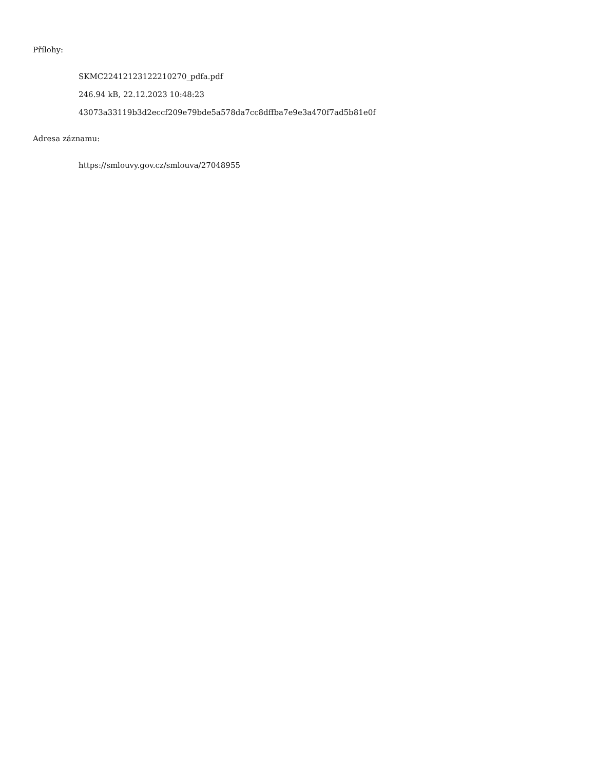Přílohy:
SKMC22412123122210270_pdfa.pdf
246.94 kB, 22.12.2023 10:48:23
43073a33119b3d2eccf209e79bde5a578da7cc8dffba7e9e3a470f7ad5b81e0f
Adresa záznamu:
https://smlouvy.gov.cz/smlouva/27048955